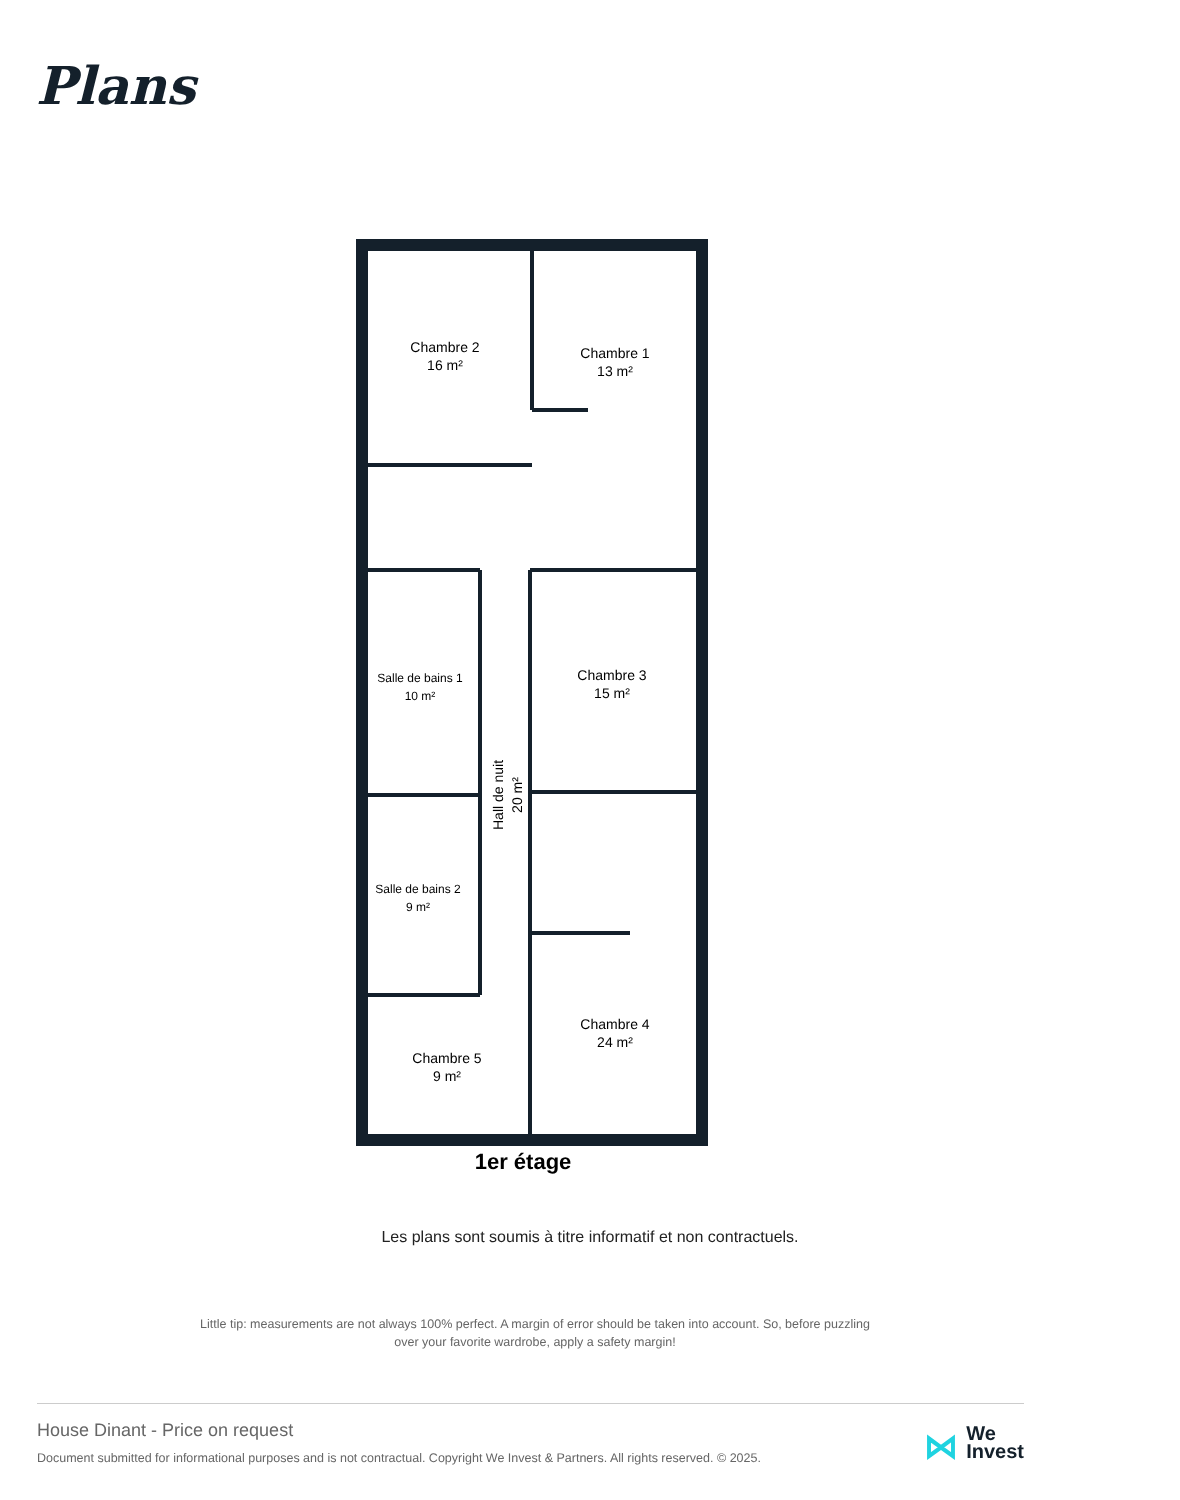Plans
Chambre 2
16 m²
Chambre 1
13 m²
Salle de bains 1
10 m²
Chambre 3
15 m²
Salle de bains 2
9 m²
Chambre 4
24 m²
Chambre 5
9 m²
Hall de nuit
20 m²
1er étage
Les plans sont soumis à titre informatif et non contractuels.
Little tip: measurements are not always 100% perfect. A margin of error should be taken into account. So, before puzzling over your favorite wardrobe, apply a safety margin!
House Dinant - Price on request
Document submitted for informational purposes and is not contractual. Copyright We Invest & Partners. All rights reserved. © 2025.
⋈ We
Invest